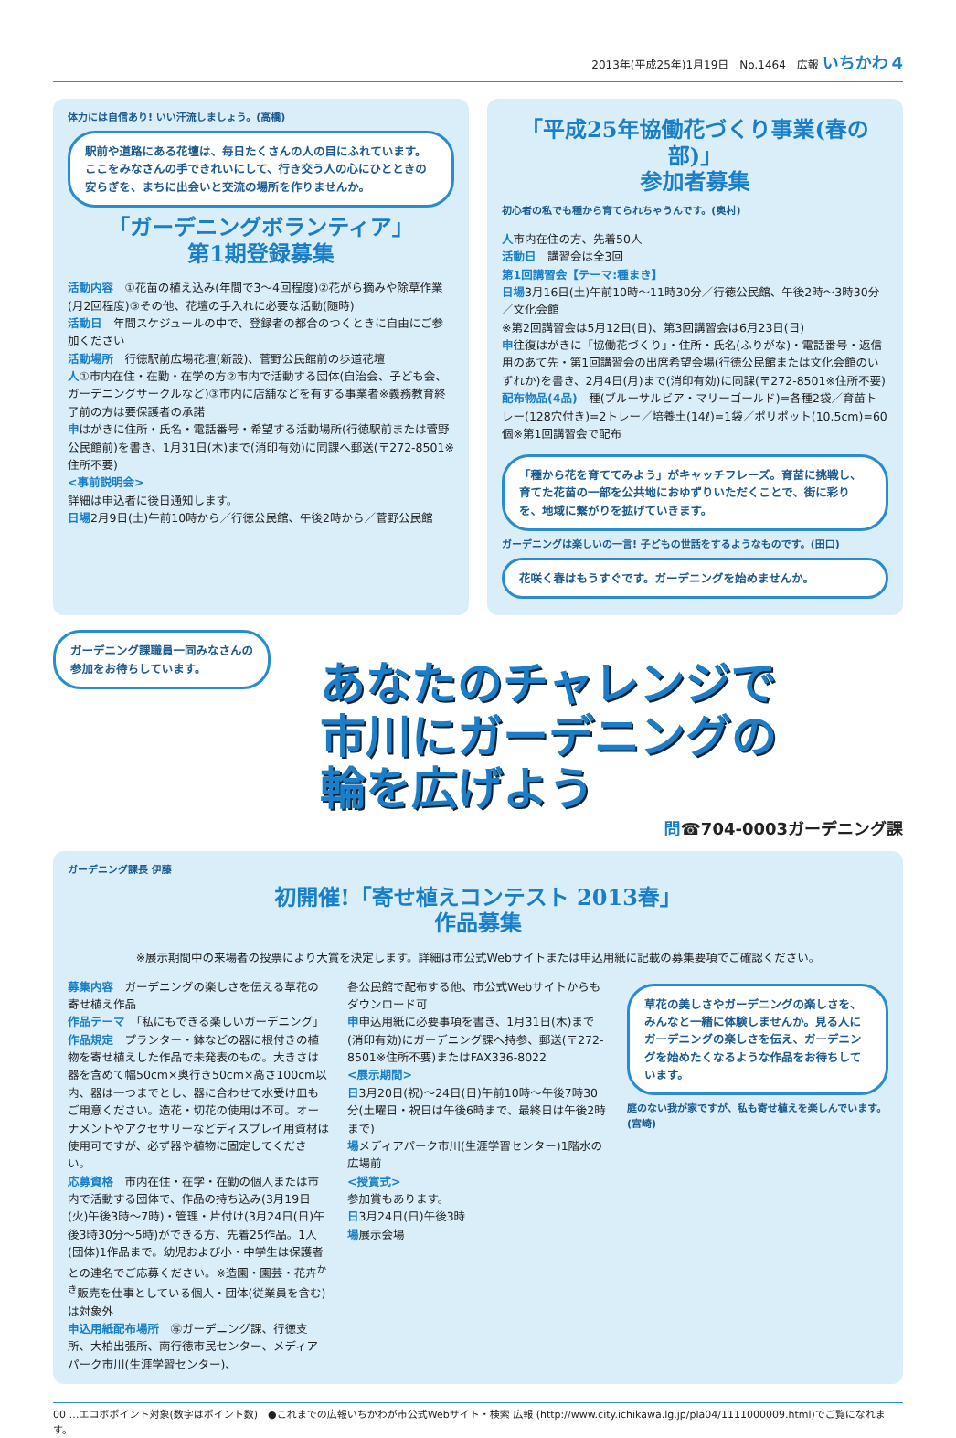2013年(平成25年)1月19日　No.1464　広報 いちかわ 4
体力には自信あり! いい汗流しましょう。(高橋)
駅前や道路にある花壇は、毎日たくさんの人の目にふれています。ここをみなさんの手できれいにして、行き交う人の心にひとときの安らぎを、まちに出会いと交流の場所を作りませんか。
「ガーデニングボランティア」
第1期登録募集
活動内容　①花苗の植え込み(年間で3～4回程度)②花がら摘みや除草作業(月2回程度)③その他、花壇の手入れに必要な活動(随時)
活動日　年間スケジュールの中で、登録者の都合のつくときに自由にご参加ください
活動場所　行徳駅前広場花壇(新設)、菅野公民館前の歩道花壇
人①市内在住・在勤・在学の方②市内で活動する団体(自治会、子ども会、ガーデニングサークルなど)③市内に店舗などを有する事業者※義務教育終了前の方は要保護者の承諾
申はがきに住所・氏名・電話番号・希望する活動場所(行徳駅前または菅野公民館前)を書き、1月31日(木)まで(消印有効)に同課へ郵送(〒272-8501※住所不要)
<事前説明会>
詳細は申込者に後日通知します。
日場2月9日(土)午前10時から／行徳公民館、午後2時から／菅野公民館
「平成25年協働花づくり事業(春の部)」
参加者募集
初心者の私でも種から育てられちゃうんです。(奥村)
人市内在住の方、先着50人
活動日　講習会は全3回
第1回講習会【テーマ:種まき】
日場3月16日(土)午前10時～11時30分／行徳公民館、午後2時～3時30分／文化会館
※第2回講習会は5月12日(日)、第3回講習会は6月23日(日)
申往復はがきに「協働花づくり」・住所・氏名(ふりがな)・電話番号・返信用のあて先・第1回講習会の出席希望会場(行徳公民館または文化会館のいずれか)を書き、2月4日(月)まで(消印有効)に同課(〒272-8501※住所不要)
配布物品(4品)　種(ブルーサルビア・マリーゴールド)=各種2袋／育苗トレー(128穴付き)=2トレー／培養土(14ℓ)=1袋／ポリポット(10.5cm)=60個※第1回講習会で配布
「種から花を育ててみよう」がキャッチフレーズ。育苗に挑戦し、育てた花苗の一部を公共地におゆずりいただくことで、街に彩りを、地域に繋がりを拡げていきます。
ガーデニングは楽しいの一言! 子どもの世話をするようなものです。(田口)
花咲く春はもうすぐです。ガーデニングを始めませんか。
ガーデニング課職員一同みなさんの参加をお待ちしています。
あなたのチャレンジで
市川にガーデニングの
輪を広げよう
問☎704-0003ガーデニング課
ガーデニング課長 伊藤
初開催!「寄せ植えコンテスト 2013春」
作品募集
※展示期間中の来場者の投票により大賞を決定します。詳細は市公式Webサイトまたは申込用紙に記載の募集要項でご確認ください。
募集内容　ガーデニングの楽しさを伝える草花の寄せ植え作品
作品テーマ　「私にもできる楽しいガーデニング」
作品規定　プランター・鉢などの器に根付きの植物を寄せ植えした作品で未発表のもの。大きさは器を含めて幅50cm×奥行き50cm×高さ100cm以内、器は一つまでとし、器に合わせて水受け皿もご用意ください。造花・切花の使用は不可。オーナメントやアクセサリーなどディスプレイ用資材は使用可ですが、必ず器や植物に固定してください。
応募資格　市内在住・在学・在勤の個人または市内で活動する団体で、作品の持ち込み(3月19日(火)午後3時～7時)・管理・片付け(3月24日(日)午後3時30分～5時)ができる方、先着25作品。1人(団体)1作品まで。幼児および小・中学生は保護者との連名でご応募ください。※造園・園芸・花卉<sup>かき</sup>販売を仕事としている個人・団体(従業員を含む)は対象外
申込用紙配布場所　㊢ガーデニング課、行徳支所、大柏出張所、南行徳市民センター、メディアパーク市川(生涯学習センター)、
各公民館で配布する他、市公式Webサイトからもダウンロード可
申申込用紙に必要事項を書き、1月31日(木)まで(消印有効)にガーデニング課へ持参、郵送(〒272-8501※住所不要)またはFAX336-8022
<展示期間>
日3月20日(祝)～24日(日)午前10時～午後7時30分(土曜日・祝日は午後6時まで、最終日は午後2時まで)
場メディアパーク市川(生涯学習センター)1階水の広場前
<授賞式>
参加賞もあります。
日3月24日(日)午後3時
場展示会場
草花の美しさやガーデニングの楽しさを、みんなと一緒に体験しませんか。見る人にガーデニングの楽しさを伝え、ガーデニングを始めたくなるような作品をお待ちしています。
庭のない我が家ですが、私も寄せ植えを楽しんでいます。(宮崎)
00 …エコボポイント対象(数字はポイント数)　●これまでの広報いちかわが市公式Webサイト・検索 広報 (http://www.city.ichikawa.lg.jp/pla04/1111000009.html)でご覧になれます。